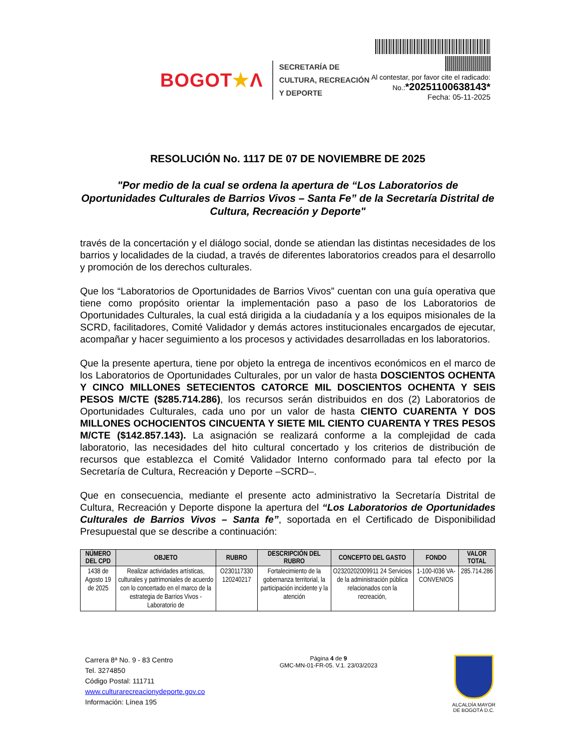BOGOT★Λ
SECRETARÍA DE
CULTURA, RECREACIÓN
Y DEPORTE
Al contestar, por favor cite el radicado:
No.:*20251100638143*
Fecha: 05-11-2025
RESOLUCIÓN No. 1117 DE 07 DE NOVIEMBRE DE 2025
"Por medio de la cual se ordena la apertura de “Los Laboratorios de Oportunidades Culturales de Barrios Vivos – Santa Fe” de la Secretaría Distrital de Cultura, Recreación y Deporte"
través de la concertación y el diálogo social, donde se atiendan las distintas necesidades de los barrios y localidades de la ciudad, a través de diferentes laboratorios creados para el desarrollo y promoción de los derechos culturales.
Que los “Laboratorios de Oportunidades de Barrios Vivos” cuentan con una guía operativa que tiene como propósito orientar la implementación paso a paso de los Laboratorios de Oportunidades Culturales, la cual está dirigida a la ciudadanía y a los equipos misionales de la SCRD, facilitadores, Comité Validador y demás actores institucionales encargados de ejecutar, acompañar y hacer seguimiento a los procesos y actividades desarrolladas en los laboratorios.
Que la presente apertura, tiene por objeto la entrega de incentivos económicos en el marco de los Laboratorios de Oportunidades Culturales, por un valor de hasta DOSCIENTOS OCHENTA Y CINCO MILLONES SETECIENTOS CATORCE MIL DOSCIENTOS OCHENTA Y SEIS PESOS M/CTE ($285.714.286), los recursos serán distribuidos en dos (2) Laboratorios de Oportunidades Culturales, cada uno por un valor de hasta CIENTO CUARENTA Y DOS MILLONES OCHOCIENTOS CINCUENTA Y SIETE MIL CIENTO CUARENTA Y TRES PESOS M/CTE ($142.857.143). La asignación se realizará conforme a la complejidad de cada laboratorio, las necesidades del hito cultural concertado y los criterios de distribución de recursos que establezca el Comité Validador Interno conformado para tal efecto por la Secretaría de Cultura, Recreación y Deporte –SCRD–.
Que en consecuencia, mediante el presente acto administrativo la Secretaría Distrital de Cultura, Recreación y Deporte dispone la apertura del “Los Laboratorios de Oportunidades Culturales de Barrios Vivos – Santa fe”, soportada en el Certificado de Disponibilidad Presupuestal que se describe a continuación:
| NÚMERO DEL CPD | OBJETO | RUBRO | DESCRIPCIÓN DEL RUBRO | CONCEPTO DEL GASTO | FONDO | VALOR TOTAL |
| --- | --- | --- | --- | --- | --- | --- |
| 1438 de Agosto 19 de 2025 | Realizar actividades artísticas, culturales y patrimoniales de acuerdo con lo concertado en el marco de la estrategia de Barrios Vivos - Laboratorio de | O230117330 120240217 | Fortalecimiento de la gobernanza territorial, la participación incidente y la atención | O2320202009911 24 Servicios de la administración pública relacionados con la recreación, | 1-100-I036 VA-CONVENIOS | 285.714.286 |
Carrera 8ª No. 9 - 83 Centro
Tel. 3274850
Código Postal: 111711
www.culturarecreacionydeporte.gov.co
Información: Línea 195
Página 4 de 9
GMC-MN-01-FR-05. V.1. 23/03/2023
ALCALDÍA MAYOR
DE BOGOTÁ D.C.